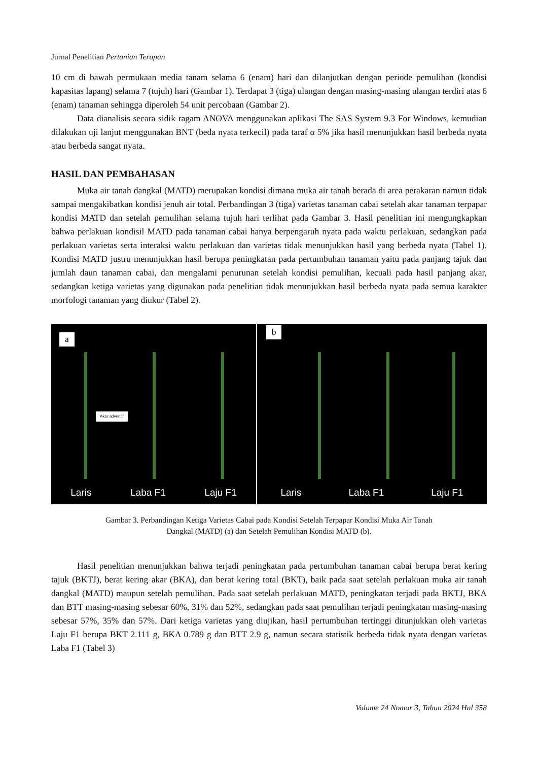Jurnal Penelitian Pertanian Terapan
10 cm di bawah permukaan media tanam selama 6 (enam) hari dan dilanjutkan dengan periode pemulihan (kondisi kapasitas lapang) selama 7 (tujuh) hari (Gambar 1). Terdapat 3 (tiga) ulangan dengan masing-masing ulangan terdiri atas 6 (enam) tanaman sehingga diperoleh 54 unit percobaan (Gambar 2).
Data dianalisis secara sidik ragam ANOVA menggunakan aplikasi The SAS System 9.3 For Windows, kemudian dilakukan uji lanjut menggunakan BNT (beda nyata terkecil) pada taraf α 5% jika hasil menunjukkan hasil berbeda nyata atau berbeda sangat nyata.
HASIL DAN PEMBAHASAN
Muka air tanah dangkal (MATD) merupakan kondisi dimana muka air tanah berada di area perakaran namun tidak sampai mengakibatkan kondisi jenuh air total. Perbandingan 3 (tiga) varietas tanaman cabai setelah akar tanaman terpapar kondisi MATD dan setelah pemulihan selama tujuh hari terlihat pada Gambar 3. Hasil penelitian ini mengungkapkan bahwa perlakuan kondisil MATD pada tanaman cabai hanya berpengaruh nyata pada waktu perlakuan, sedangkan pada perlakuan varietas serta interaksi waktu perlakuan dan varietas tidak menunjukkan hasil yang berbeda nyata (Tabel 1). Kondisi MATD justru menunjukkan hasil berupa peningkatan pada pertumbuhan tanaman yaitu pada panjang tajuk dan jumlah daun tanaman cabai, dan mengalami penurunan setelah kondisi pemulihan, kecuali pada hasil panjang akar, sedangkan ketiga varietas yang digunakan pada penelitian tidak menunjukkan hasil berbeda nyata pada semua karakter morfologi tanaman yang diukur (Tabel 2).
a
Akar adventif
Laris Laba F1 Laju F1
b
Laris Laba F1 Laju F1
Gambar 3. Perbandingan Ketiga Varietas Cabai pada Kondisi Setelah Terpapar Kondisi Muka Air Tanah
Dangkal (MATD) (a) dan Setelah Pemulihan Kondisi MATD (b).
Hasil penelitian menunjukkan bahwa terjadi peningkatan pada pertumbuhan tanaman cabai berupa berat kering tajuk (BKTJ), berat kering akar (BKA), dan berat kering total (BKT), baik pada saat setelah perlakuan muka air tanah dangkal (MATD) maupun setelah pemulihan. Pada saat setelah perlakuan MATD, peningkatan terjadi pada BKTJ, BKA dan BTT masing-masing sebesar 60%, 31% dan 52%, sedangkan pada saat pemulihan terjadi peningkatan masing-masing sebesar 57%, 35% dan 57%. Dari ketiga varietas yang diujikan, hasil pertumbuhan tertinggi ditunjukkan oleh varietas Laju F1 berupa BKT 2.111 g, BKA 0.789 g dan BTT 2.9 g, namun secara statistik berbeda tidak nyata dengan varietas Laba F1 (Tabel 3)
Volume 24 Nomor 3, Tahun 2024 Hal 358